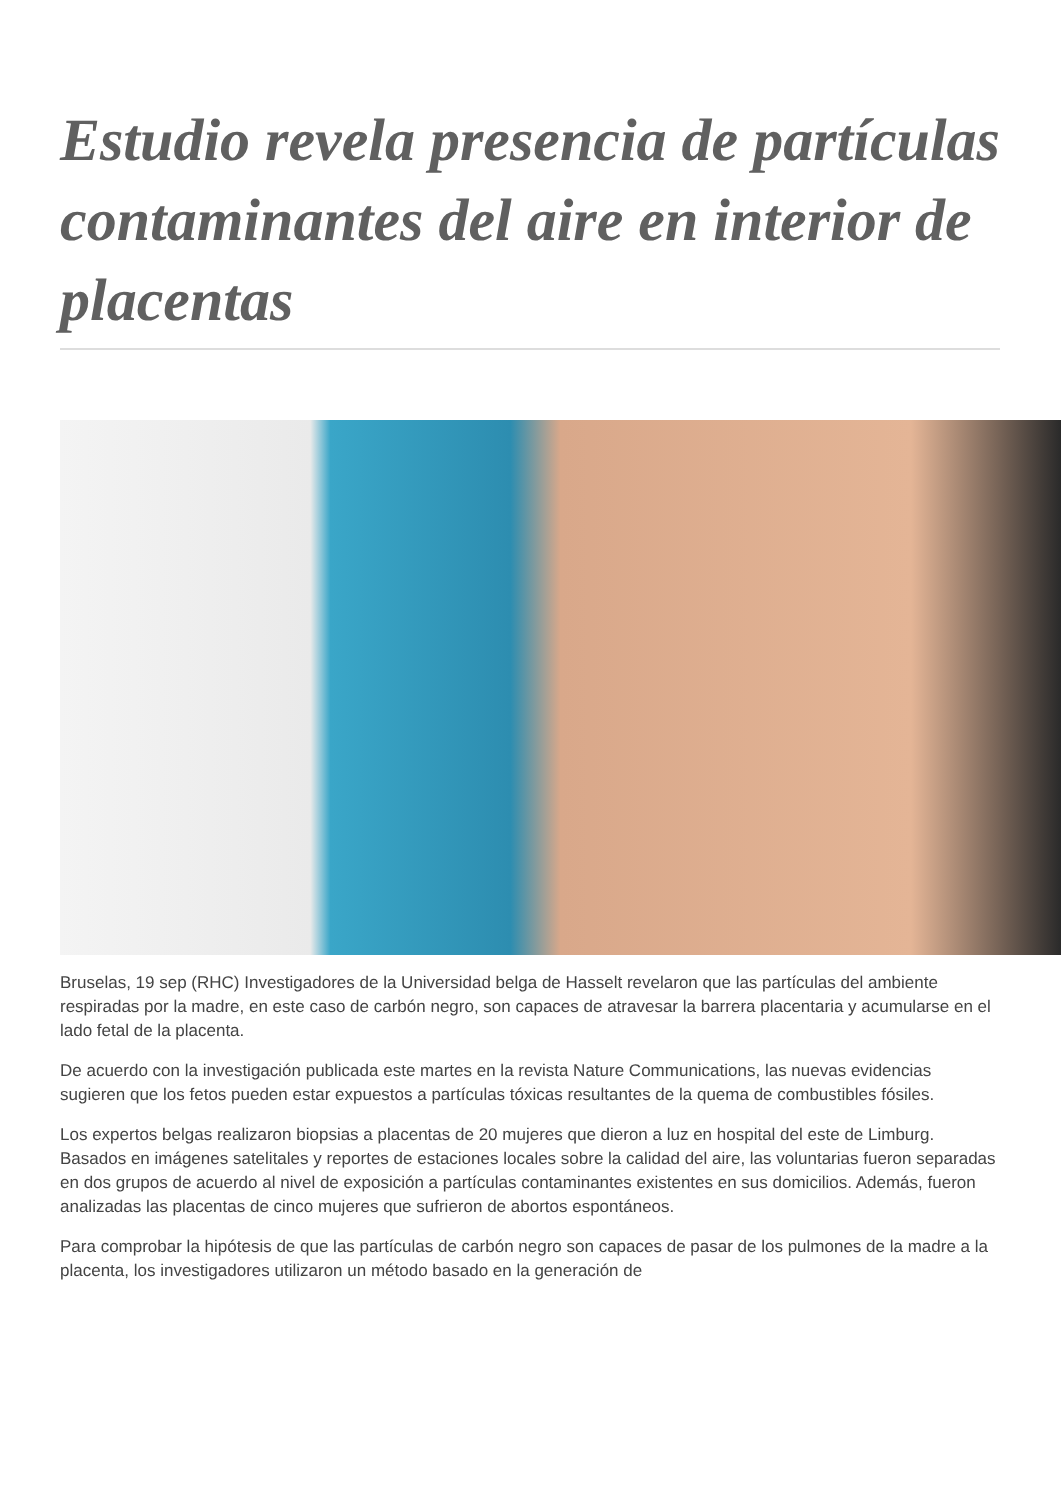Estudio revela presencia de partículas contaminantes del aire en interior de placentas
Bruselas, 19 sep (RHC) Investigadores de la Universidad belga de Hasselt revelaron que las partículas del ambiente respiradas por la madre, en este caso de carbón negro, son capaces de atravesar la barrera placentaria y acumularse en el lado fetal de la placenta.
De acuerdo con la investigación publicada este martes en la revista Nature Communications, las nuevas evidencias sugieren que los fetos pueden estar expuestos a partículas tóxicas resultantes de la quema de combustibles fósiles.
Los expertos belgas realizaron biopsias a placentas de 20 mujeres que dieron a luz en hospital del este de Limburg. Basados en imágenes satelitales y reportes de estaciones locales sobre la calidad del aire, las voluntarias fueron separadas en dos grupos de acuerdo al nivel de exposición a partículas contaminantes existentes en sus domicilios. Además, fueron analizadas las placentas de cinco mujeres que sufrieron de abortos espontáneos.
Para comprobar la hipótesis de que las partículas de carbón negro son capaces de pasar de los pulmones de la madre a la placenta, los investigadores utilizaron un método basado en la generación de